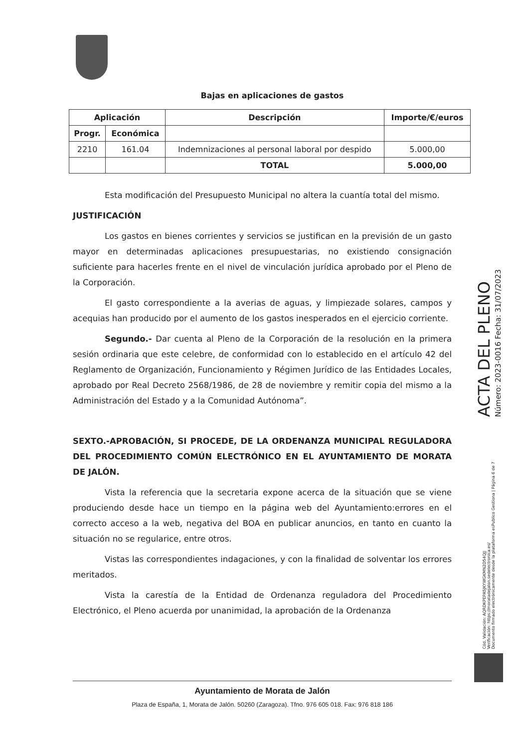Bajas en aplicaciones de gastos
| Aplicación | | Descripción | Importe/€/euros |
| --- | --- | --- | --- |
| Progr. | Económica | | |
| 2210 | 161.04 | Indemnizaciones al personal laboral por despido | 5.000,00 |
| | | TOTAL | 5.000,00 |
Esta modificación del Presupuesto Municipal no altera la cuantía total del mismo.
JUSTIFICACIÓN
Los gastos en bienes corrientes y servicios se justifican en la previsión de un gasto mayor en determinadas aplicaciones presupuestarias, no existiendo consignación suficiente para hacerles frente en el nivel de vinculación jurídica aprobado por el Pleno de la Corporación.
El gasto correspondiente a la averias de aguas, y limpiezade solares, campos y acequias han producido por el aumento de los gastos inesperados en el ejercicio corriente.
Segundo.- Dar cuenta al Pleno de la Corporación de la resolución en la primera sesión ordinaria que este celebre, de conformidad con lo establecido en el artículo 42 del Reglamento de Organización, Funcionamiento y Régimen Jurídico de las Entidades Locales, aprobado por Real Decreto 2568/1986, de 28 de noviembre y remitir copia del mismo a la Administración del Estado y a la Comunidad Autónoma”.
SEXTO.-APROBACIÓN, SI PROCEDE, DE LA ORDENANZA MUNICIPAL REGULADORA DEL PROCEDIMIENTO COMÚN ELECTRÓNICO EN EL AYUNTAMIENTO DE MORATA DE JALÓN.
Vista la referencia que la secretaria expone acerca de la situación que se viene produciendo desde hace un tiempo en la página web del Ayuntamiento:errores en el correcto acceso a la web, negativa del BOA en publicar anuncios, en tanto en cuanto la situación no se regularice, entre otros.
Vistas las correspondientes indagaciones, y con la finalidad de solventar los errores meritados.
Vista la carestía de la Entidad de Ordenanza reguladora del Procedimiento Electrónico, el Pleno acuerda por unanimidad, la aprobación de la Ordenanza
Ayuntamiento de Morata de Jalón
Plaza de España, 1, Morata de Jalón. 50260 (Zaragoza). Tfno. 976 605 018. Fax: 976 818 186
ACTA DEL PLENO
Número: 2023-0016 Fecha: 31/07/2023
Cód. Validación: AQRDKPEPA5JKYWGKMN2D54QJJ
Verificación: https://moratadejalon.sedelectronica.es/
Documento firmado electrónicamente desde la plataforma esPublico Gestiona | Página 6 de 7